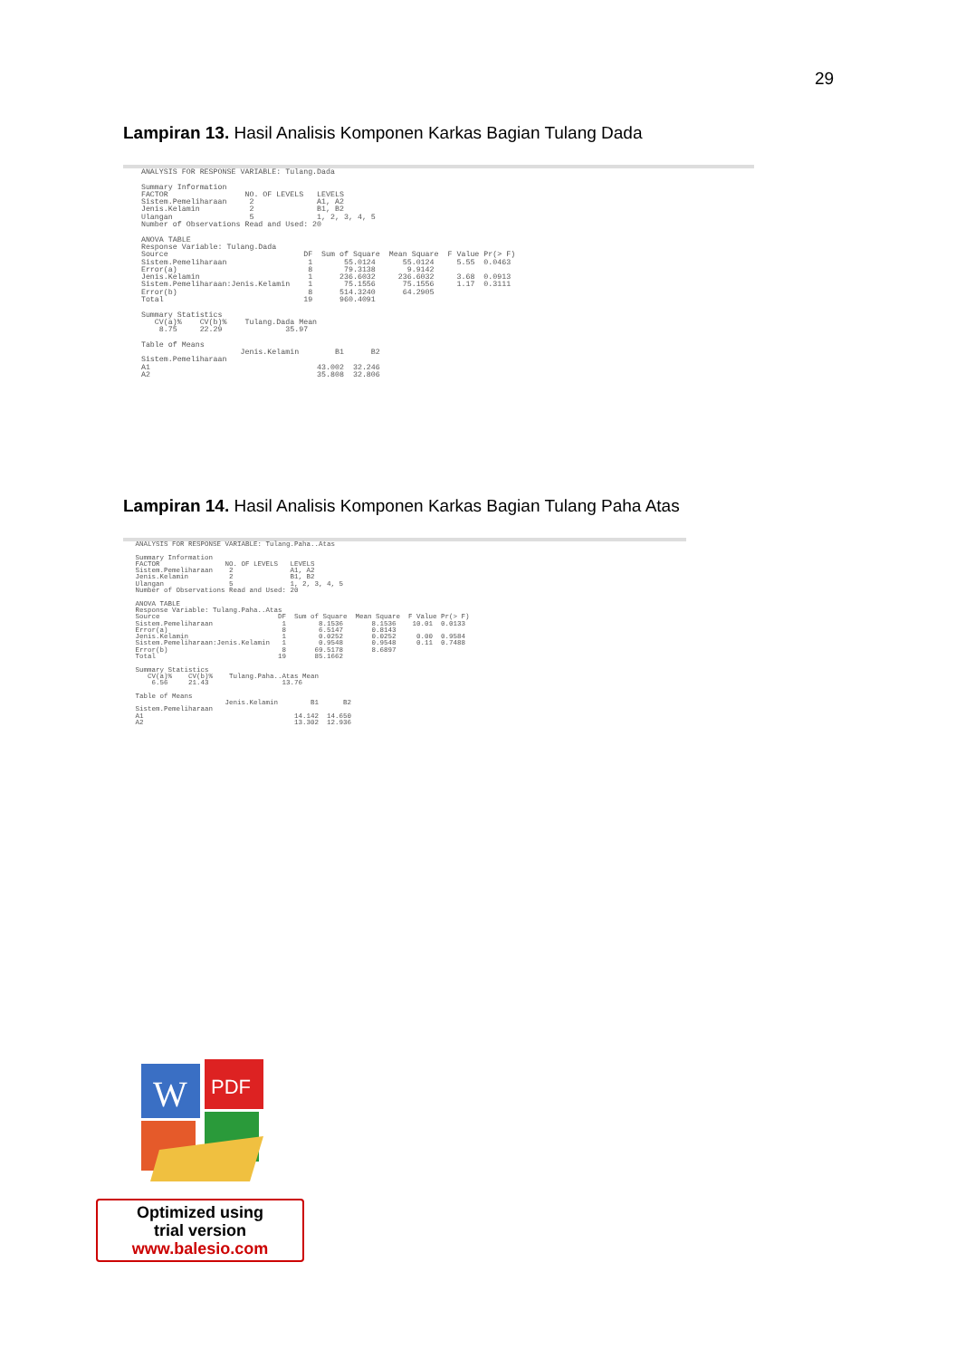29
Lampiran 13. Hasil Analisis Komponen Karkas Bagian Tulang Dada
    ANALYSIS FOR RESPONSE VARIABLE: Tulang.Dada

    Summary Information
    FACTOR                 NO. OF LEVELS   LEVELS
    Sistem.Pemeliharaan     2              A1, A2
    Jenis.Kelamin           2              B1, B2
    Ulangan                 5              1, 2, 3, 4, 5
    Number of Observations Read and Used: 20

    ANOVA TABLE
    Response Variable: Tulang.Dada
    Source                              DF  Sum of Square  Mean Square  F Value Pr(> F)
    Sistem.Pemeliharaan                  1       55.0124      55.0124     5.55  0.0463
    Error(a)                             8       79.3138       9.9142
    Jenis.Kelamin                        1      236.6032     236.6032     3.68  0.0913
    Sistem.Pemeliharaan:Jenis.Kelamin    1       75.1556      75.1556     1.17  0.3111
    Error(b)                             8      514.3240      64.2905
    Total                               19      960.4091

    Summary Statistics
       CV(a)%    CV(b)%    Tulang.Dada Mean
        8.75     22.29              35.97

    Table of Means
                          Jenis.Kelamin        B1      B2
    Sistem.Pemeliharaan
    A1                                     43.002  32.246
    A2                                     35.808  32.806
Lampiran 14. Hasil Analisis Komponen Karkas Bagian Tulang Paha Atas
   ANALYSIS FOR RESPONSE VARIABLE: Tulang.Paha..Atas

   Summary Information
   FACTOR                NO. OF LEVELS   LEVELS
   Sistem.Pemeliharaan    2              A1, A2
   Jenis.Kelamin          2              B1, B2
   Ulangan                5              1, 2, 3, 4, 5
   Number of Observations Read and Used: 20

   ANOVA TABLE
   Response Variable: Tulang.Paha..Atas
   Source                             DF  Sum of Square  Mean Square  F Value Pr(> F)
   Sistem.Pemeliharaan                 1        8.1536       8.1536    10.01  0.0133
   Error(a)                            8        6.5147       0.8143
   Jenis.Kelamin                       1        0.0252       0.0252     0.00  0.9584
   Sistem.Pemeliharaan:Jenis.Kelamin   1        0.9548       0.9548     0.11  0.7488
   Error(b)                            8       69.5178       8.6897
   Total                              19       85.1662

   Summary Statistics
      CV(a)%    CV(b)%    Tulang.Paha..Atas Mean
       6.56     21.43                  13.76

   Table of Means
                         Jenis.Kelamin        B1      B2
   Sistem.Pemeliharaan
   A1                                     14.142  14.650
   A2                                     13.302  12.936
W
PDF
Optimized using
trial version
www.balesio.com